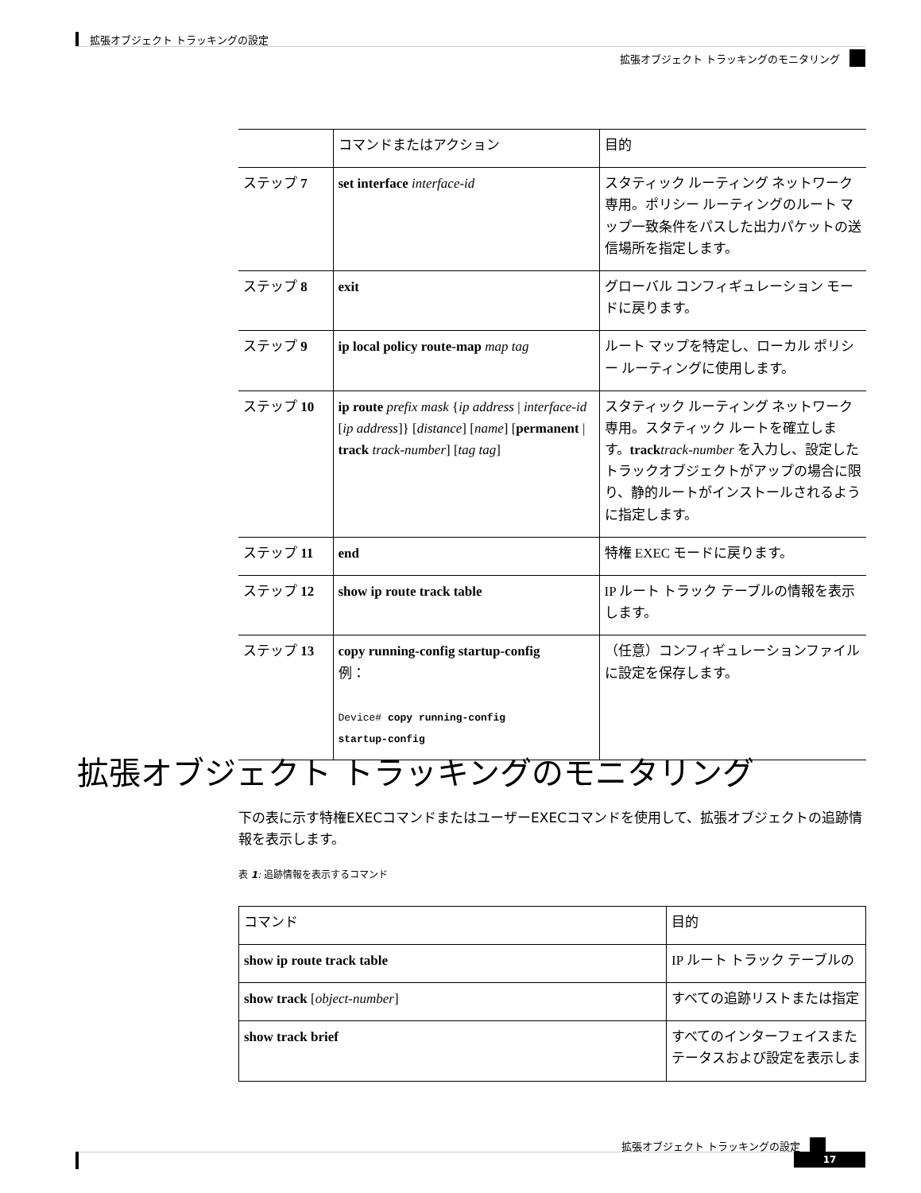拡張オブジェクト トラッキングの設定
拡張オブジェクト トラッキングのモニタリング
| | コマンドまたはアクション | 目的 |
| --- | --- | --- |
| ステップ 7 | set interface interface-id | スタティック ルーティング ネットワーク専用。ポリシー ルーティングのルート マップ一致条件をパスした出力パケットの送信場所を指定します。 |
| ステップ 8 | exit | グローバル コンフィギュレーション モードに戻ります。 |
| ステップ 9 | ip local policy route-map map tag | ルート マップを特定し、ローカル ポリシー ルーティングに使用します。 |
| ステップ 10 | ip route prefix mask { ip address / interface-id [ ip address ]} [ distance ] [ name ] [ permanent / track track-number ] [ tag tag ] | スタティック ルーティング ネットワーク専用。スタティック ルートを確立します。 track track-number を入力し、設定したトラックオブジェクトがアップの場合に限り、静的ルートがインストールされるように指定します。 |
| ステップ 11 | end | 特権 EXEC モードに戻ります。 |
| ステップ 12 | show ip route track table | IP ルート トラック テーブルの情報を表示します。 |
| ステップ 13 | copy running-config startup-config 例： Device# copy running-config startup-config | （任意）コンフィギュレーションファイルに設定を保存します。 |
拡張オブジェクト トラッキングのモニタリング
下の表に示す特権EXECコマンドまたはユーザーEXECコマンドを使用して、拡張オブジェクトの追跡情報を表示します。
表 1: 追跡情報を表示するコマンド
| コマンド | 目的 |
| --- | --- |
| show ip route track table | IP ルート トラック テーブルの |
| show track [ object-number ] | すべての追跡リストまたは指定 |
| show track brief | すべてのインターフェイスまた テータスおよび設定を表示しま |
拡張オブジェクト トラッキングの設定
17